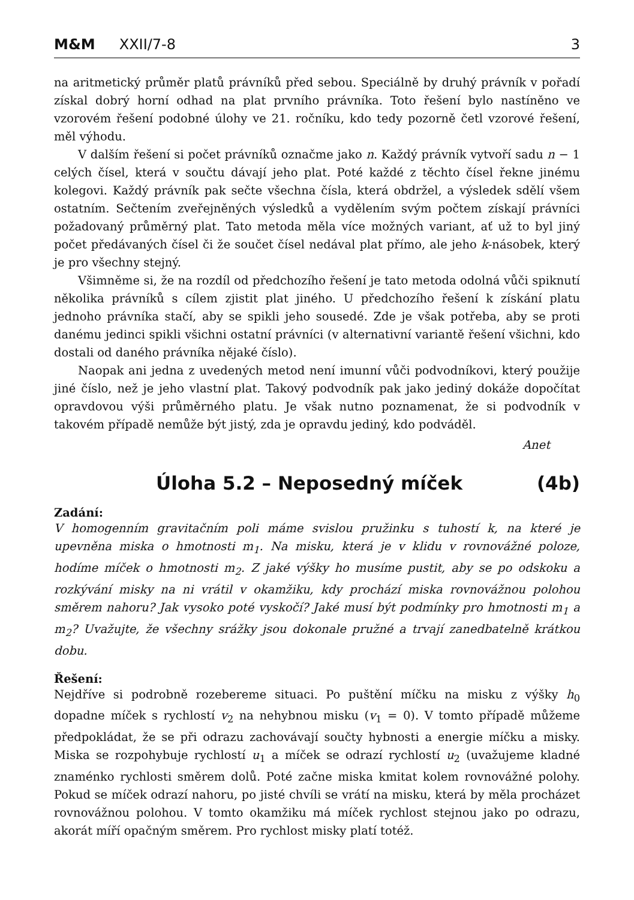M&M XXII/7-8 3
na aritmetický průměr platů právníků před sebou. Speciálně by druhý právník v pořadí získal dobrý horní odhad na plat prvního právníka. Toto řešení bylo nastíněno ve vzorovém řešení podobné úlohy ve 21. ročníku, kdo tedy pozorně četl vzorové řešení, měl výhodu.
V dalším řešení si počet právníků označme jako n. Každý právník vytvoří sadu n − 1 celých čísel, která v součtu dávají jeho plat. Poté každé z těchto čísel řekne jinému kolegovi. Každý právník pak sečte všechna čísla, která obdržel, a výsledek sdělí všem ostatním. Sečtením zveřejněných výsledků a vydělením svým počtem získají právníci požadovaný průměrný plat. Tato metoda měla více možných variant, ať už to byl jiný počet předávaných čísel či že součet čísel nedával plat přímo, ale jeho k-násobek, který je pro všechny stejný.
Všimněme si, že na rozdíl od předchozího řešení je tato metoda odolná vůči spiknutí několika právníků s cílem zjistit plat jiného. U předchozího řešení k získání platu jednoho právníka stačí, aby se spikli jeho sousedé. Zde je však potřeba, aby se proti danému jedinci spikli všichni ostatní právníci (v alternativní variantě řešení všichni, kdo dostali od daného právníka nějaké číslo).
Naopak ani jedna z uvedených metod není imunní vůči podvodníkovi, který použije jiné číslo, než je jeho vlastní plat. Takový podvodník pak jako jediný dokáže dopočítat opravdovou výši průměrného platu. Je však nutno poznamenat, že si podvodník v takovém případě nemůže být jistý, zda je opravdu jediný, kdo podváděl.
Anet
Úloha 5.2 – Neposedný míček (4b)
Zadání:
V homogenním gravitačním poli máme svislou pružinku s tuhostí k, na které je upevněna miska o hmotnosti m<sub>1</sub>. Na misku, která je v klidu v rovnovážné poloze, hodíme míček o hmotnosti m<sub>2</sub>. Z jaké výšky ho musíme pustit, aby se po odskoku a rozkývání misky na ni vrátil v okamžiku, kdy prochází miska rovnovážnou polohou směrem nahoru? Jak vysoko poté vyskočí? Jaké musí být podmínky pro hmotnosti m<sub>1</sub> a m<sub>2</sub>? Uvažujte, že všechny srážky jsou dokonale pružné a trvají zanedbatelně krátkou dobu.
Řešení:
Nejdříve si podrobně rozebereme situaci. Po puštění míčku na misku z výšky h<sub>0</sub> dopadne míček s rychlostí v<sub>2</sub> na nehybnou misku (v<sub>1</sub> = 0). V tomto případě můžeme předpokládat, že se při odrazu zachovávají součty hybnosti a energie míčku a misky. Miska se rozpohybuje rychlostí u<sub>1</sub> a míček se odrazí rychlostí u<sub>2</sub> (uvažujeme kladné znaménko rychlosti směrem dolů. Poté začne miska kmitat kolem rovnovážné polohy. Pokud se míček odrazí nahoru, po jisté chvíli se vrátí na misku, která by měla procházet rovnovážnou polohou. V tomto okamžiku má míček rychlost stejnou jako po odrazu, akorát míří opačným směrem. Pro rychlost misky platí totéž.